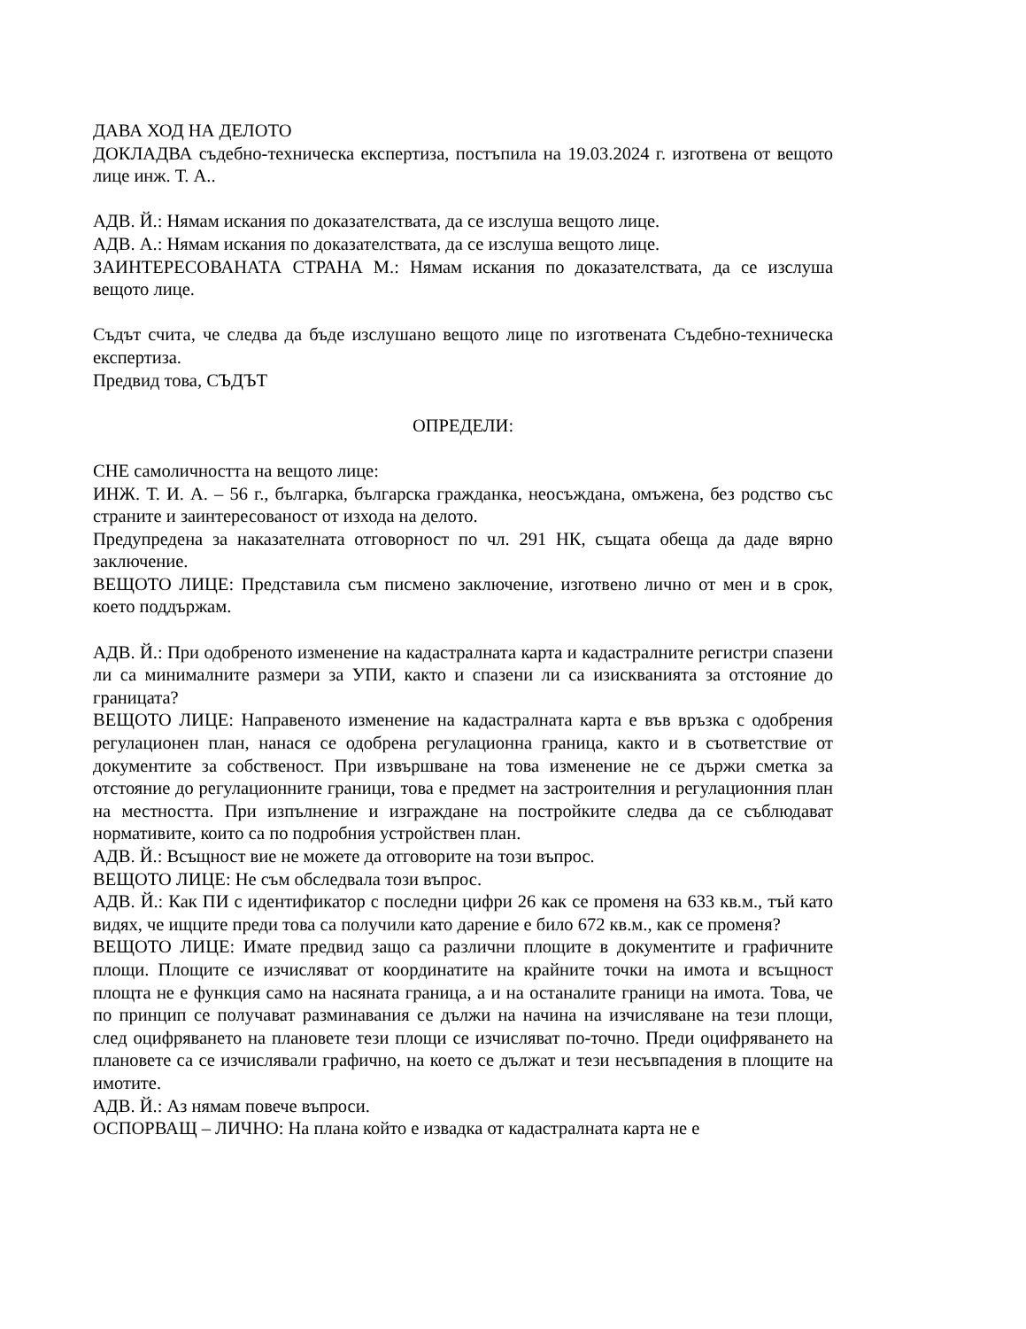ДАВА ХОД НА ДЕЛОТО
ДОКЛАДВА съдебно-техническа експертиза, постъпила на 19.03.2024 г. изготвена от вещото лице инж. Т. А..
АДВ. Й.: Нямам искания по доказателствата, да се изслуша вещото лице.
АДВ. А.: Нямам искания по доказателствата, да се изслуша вещото лице.
ЗАИНТЕРЕСОВАНАТА СТРАНА М.: Нямам искания по доказателствата, да се изслуша вещото лице.
Съдът счита, че следва да бъде изслушано вещото лице по изготвената Съдебно-техническа експертиза.
Предвид това, СЪДЪТ
ОПРЕДЕЛИ:
СНЕ самоличността на вещото лице:
ИНЖ. Т. И. А. – 56 г., българка, българска гражданка, неосъждана, омъжена, без родство със страните и заинтересованост от изхода на делото.
Предупредена за наказателната отговорност по чл. 291 НК, същата обеща да даде вярно заключение.
ВЕЩОТО ЛИЦЕ: Представила съм писмено заключение, изготвено лично от мен и в срок, което поддържам.
АДВ. Й.: При одобреното изменение на кадастралната карта и кадастралните регистри спазени ли са минималните размери за УПИ, както и спазени ли са изискванията за отстояние до границата?
ВЕЩОТО ЛИЦЕ: Направеното изменение на кадастралната карта е във връзка с одобрения регулационен план, нанася се одобрена регулационна граница, както и в съответствие от документите за собственост. При извършване на това изменение не се държи сметка за отстояние до регулационните граници, това е предмет на застроителния и регулационния план на местността. При изпълнение и изграждане на постройките следва да се съблюдават нормативите, които са по подробния устройствен план.
АДВ. Й.: Всъщност вие не можете да отговорите на този въпрос.
ВЕЩОТО ЛИЦЕ: Не съм обследвала този въпрос.
АДВ. Й.: Как ПИ с идентификатор с последни цифри 26 как се променя на 633 кв.м., тъй като видях, че ищците преди това са получили като дарение е било 672 кв.м., как се променя?
ВЕЩОТО ЛИЦЕ: Имате предвид защо са различни площите в документите и графичните площи. Площите се изчисляват от координатите на крайните точки на имота и всъщност площта не е функция само на насяната граница, а и на останалите граници на имота. Това, че по принцип се получават разминавания се дължи на начина на изчисляване на тези площи, след оцифряването на плановете тези площи се изчисляват по-точно. Преди оцифряването на плановете са се изчислявали графично, на което се дължат и тези несъвпадения в площите на имотите.
АДВ. Й.: Аз нямам повече въпроси.
ОСПОРВАЩ – ЛИЧНО: На плана който е извадка от кадастралната карта не е